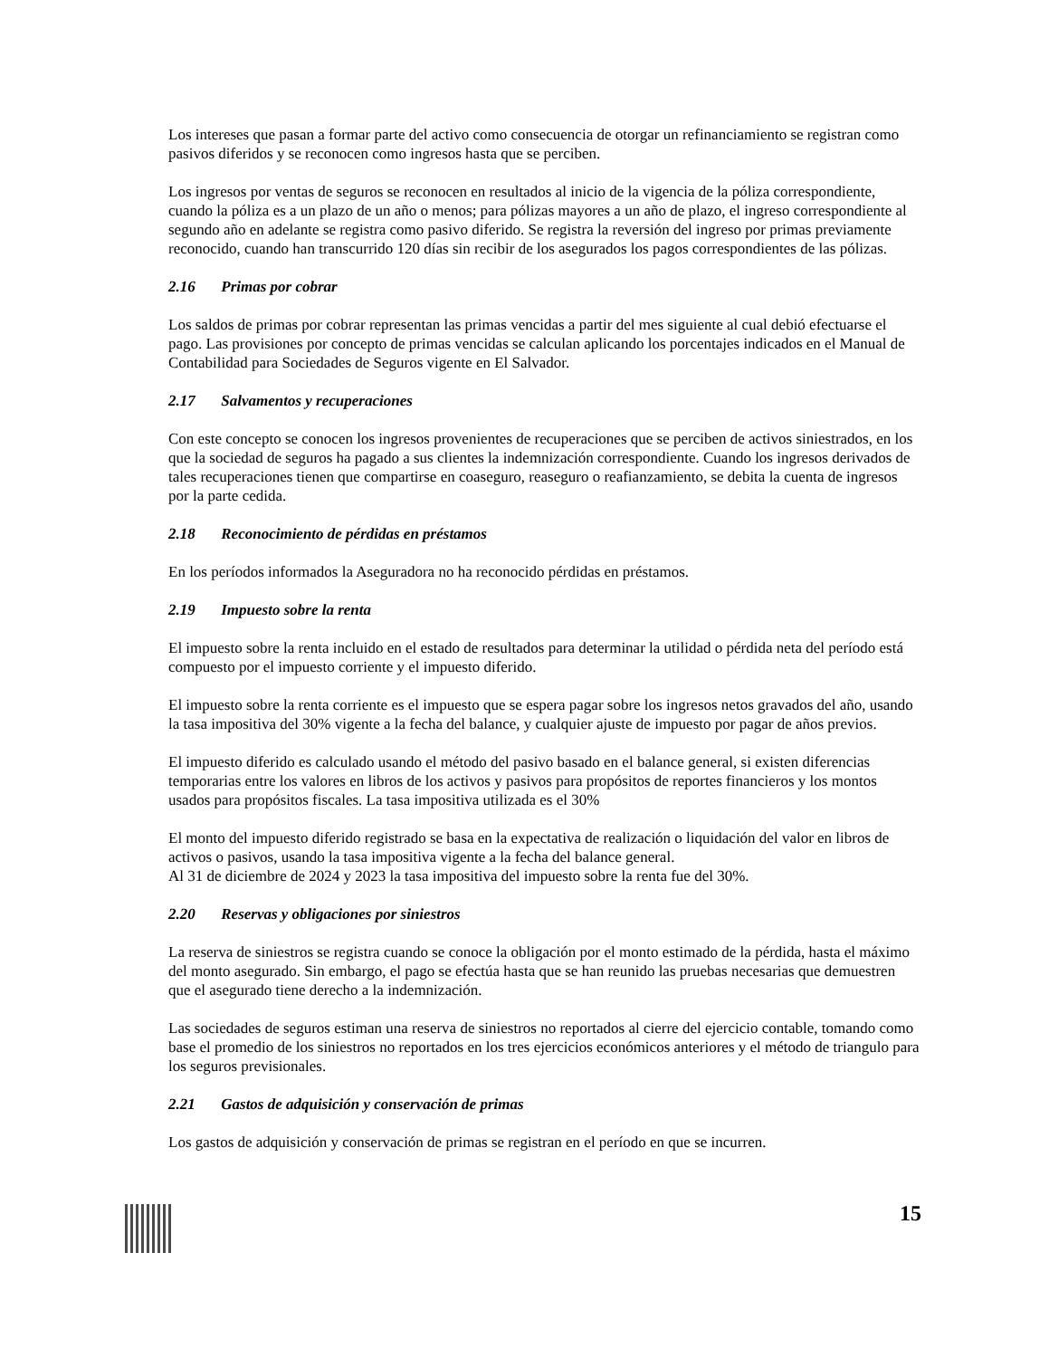Los intereses que pasan a formar parte del activo como consecuencia de otorgar un refinanciamiento se registran como pasivos diferidos y se reconocen como ingresos hasta que se perciben.
Los ingresos por ventas de seguros se reconocen en resultados al inicio de la vigencia de la póliza correspondiente, cuando la póliza es a un plazo de un año o menos; para pólizas mayores a un año de plazo, el ingreso correspondiente al segundo año en adelante se registra como pasivo diferido. Se registra la reversión del ingreso por primas previamente reconocido, cuando han transcurrido 120 días sin recibir de los asegurados los pagos correspondientes de las pólizas.
2.16 Primas por cobrar
Los saldos de primas por cobrar representan las primas vencidas a partir del mes siguiente al cual debió efectuarse el pago. Las provisiones por concepto de primas vencidas se calculan aplicando los porcentajes indicados en el Manual de Contabilidad para Sociedades de Seguros vigente en El Salvador.
2.17 Salvamentos y recuperaciones
Con este concepto se conocen los ingresos provenientes de recuperaciones que se perciben de activos siniestrados, en los que la sociedad de seguros ha pagado a sus clientes la indemnización correspondiente. Cuando los ingresos derivados de tales recuperaciones tienen que compartirse en coaseguro, reaseguro o reafianzamiento, se debita la cuenta de ingresos por la parte cedida.
2.18 Reconocimiento de pérdidas en préstamos
En los períodos informados la Aseguradora no ha reconocido pérdidas en préstamos.
2.19 Impuesto sobre la renta
El impuesto sobre la renta incluido en el estado de resultados para determinar la utilidad o pérdida neta del período está compuesto por el impuesto corriente y el impuesto diferido.
El impuesto sobre la renta corriente es el impuesto que se espera pagar sobre los ingresos netos gravados del año, usando la tasa impositiva del 30% vigente a la fecha del balance, y cualquier ajuste de impuesto por pagar de años previos.
El impuesto diferido es calculado usando el método del pasivo basado en el balance general, si existen diferencias temporarias entre los valores en libros de los activos y pasivos para propósitos de reportes financieros y los montos usados para propósitos fiscales. La tasa impositiva utilizada es el 30%
El monto del impuesto diferido registrado se basa en la expectativa de realización o liquidación del valor en libros de activos o pasivos, usando la tasa impositiva vigente a la fecha del balance general.
Al 31 de diciembre de 2024 y 2023 la tasa impositiva del impuesto sobre la renta fue del 30%.
2.20 Reservas y obligaciones por siniestros
La reserva de siniestros se registra cuando se conoce la obligación por el monto estimado de la pérdida, hasta el máximo del monto asegurado. Sin embargo, el pago se efectúa hasta que se han reunido las pruebas necesarias que demuestren que el asegurado tiene derecho a la indemnización.
Las sociedades de seguros estiman una reserva de siniestros no reportados al cierre del ejercicio contable, tomando como base el promedio de los siniestros no reportados en los tres ejercicios económicos anteriores y el método de triangulo para los seguros previsionales.
2.21 Gastos de adquisición y conservación de primas
Los gastos de adquisición y conservación de primas se registran en el período en que se incurren.
15